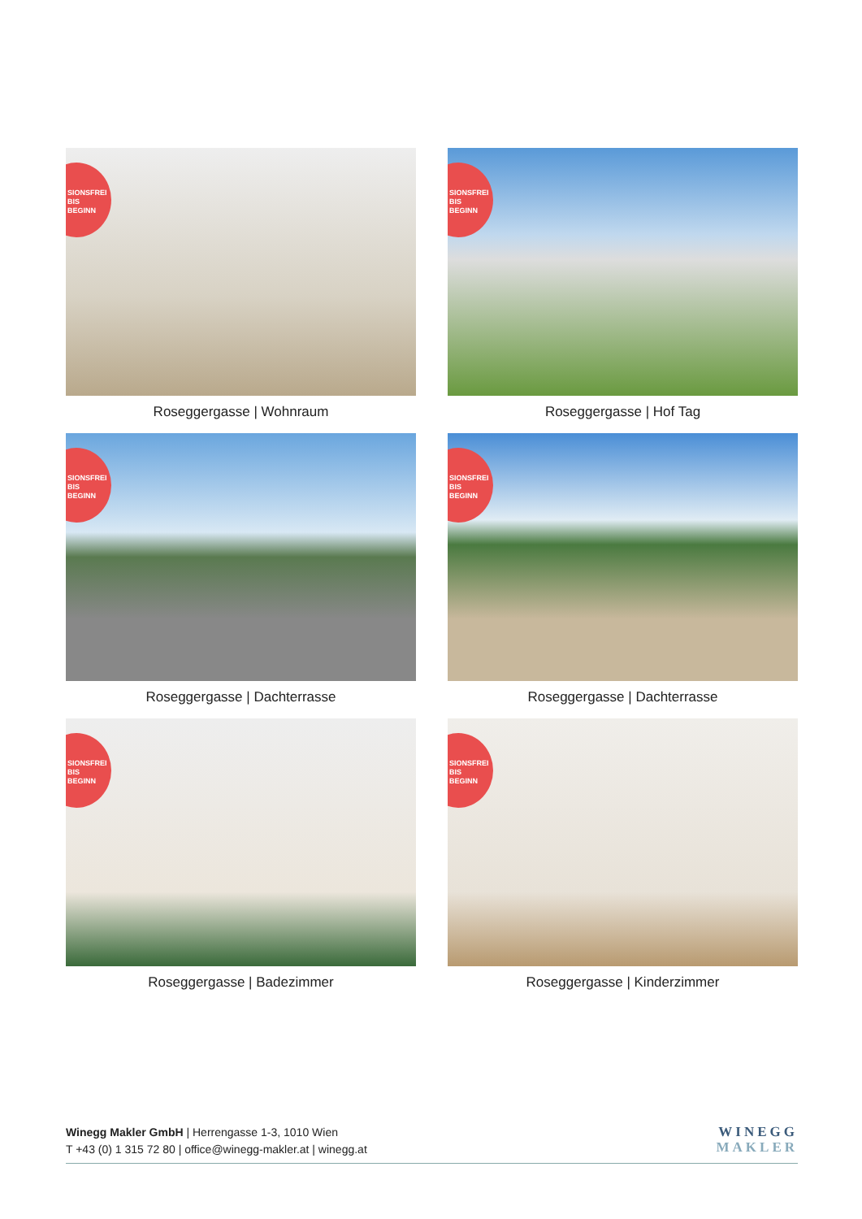SIONSFREI
BIS
BEGINN
Roseggergasse | Wohnraum
SIONSFREI
BIS
BEGINN
Roseggergasse | Hof Tag
SIONSFREI
BIS
BEGINN
Roseggergasse | Dachterrasse
SIONSFREI
BIS
BEGINN
Roseggergasse | Dachterrasse
SIONSFREI
BIS
BEGINN
Roseggergasse | Badezimmer
SIONSFREI
BIS
BEGINN
Roseggergasse | Kinderzimmer
Winegg Makler GmbH | Herrengasse 1-3, 1010 Wien
T +43 (0) 1 315 72 80 | office@winegg-makler.at | winegg.at
WINEGG
MAKLER